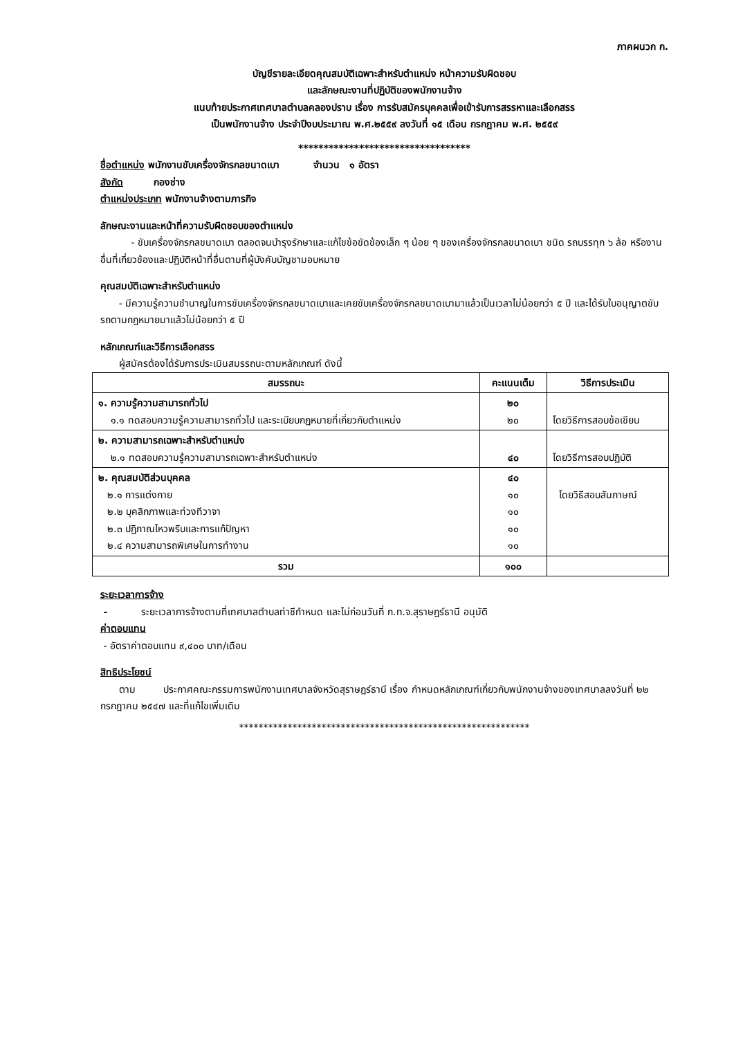ภาคผนวก ก.
บัญชีรายละเอียดคุณสมบัติเฉพาะสำหรับตำแหน่ง หน้าความรับผิดชอบ
และลักษณะงานที่ปฏิบัติของพนักงานจ้าง
แนบท้ายประกาศเทศบาลตำบลคลองปราบ เรื่อง การรับสมัครบุคคลเพื่อเข้ารับการสรรหาและเลือกสรร
เป็นพนักงานจ้าง ประจำปีงบประมาณ พ.ศ.๒๕๕๙ ลงวันที่ ๑๕ เดือน กรกฎาคม พ.ศ. ๒๕๕๙
**********************************
ชื่อตำแหน่ง พนักงานขับเครื่องจักรกลขนาดเบา จำนวน ๑ อัตรา
สังกัด กองช่าง
ตำแหน่งประเภท พนักงานจ้างตามภารกิจ
ลักษณะงานและหน้าที่ความรับผิดชอบของตำแหน่ง
- ขับเครื่องจักรกลขนาดเบา ตลอดจนบำรุงรักษาและแก้ไขข้อขัดข้องเล็ก ๆ น้อย ๆ ของเครื่องจักรกลขนาดเบา ชนิด รถบรรทุก ๖ ล้อ หรืองานอื่นที่เกี่ยวข้องและปฏิบัติหน้าที่อื่นตามที่ผู้บังคับบัญชามอบหมาย
คุณสมบัติเฉพาะสำหรับตำแหน่ง
- มีความรู้ความชำนาญในการขับเครื่องจักรกลขนาดเบาและเคยขับเครื่องจักรกลขนาดเบามาแล้วเป็นเวลาไม่น้อยกว่า ๕ ปี และได้รับใบอนุญาตขับรถตามกฎหมายมาแล้วไม่น้อยกว่า ๕ ปี
หลักเกณฑ์และวิธีการเลือกสรร
ผู้สมัครต้องได้รับการประเมินสมรรถนะตามหลักเกณฑ์ ดังนี้
| สมรรถนะ | คะแนนเต็ม | วิธีการประเมิน |
| --- | --- | --- |
| ๑. ความรู้ความสามารถทั่วไป ๑.๑ ทดสอบความรู้ความสามารถทั่วไป และระเบียบกฎหมายที่เกี่ยวกับตำแหน่ง | ๒๐ ๒๐ | โดยวิธีการสอบข้อเขียน |
| ๒. ความสามารถเฉพาะสำหรับตำแหน่ง ๒.๑ ทดสอบความรู้ความสามารถเฉพาะสำหรับตำแหน่ง | ๔๐ | โดยวิธีการสอบปฏิบัติ |
| ๒. คุณสมบัติส่วนบุคคล ๒.๑ การแต่งกาย ๒.๒ บุคลิกภาพและท่วงทีวาจา ๒.๓ ปฏิภาณไหวพริบและการแก้ปัญหา ๒.๔ ความสามารถพิเศษในการทำงาน | ๔๐ ๑๐ ๑๐ ๑๐ ๑๐ | โดยวิธีสอบสัมภาษณ์ |
| รวม | ๑๐๐ | |
ระยะเวลาการจ้าง
- ระยะเวลาการจ้างตามที่เทศบาลตำบลท่าชีกำหนด และไม่ก่อนวันที่ ก.ท.จ.สุราษฎร์ธานี อนุมัติ
ค่าตอบแทน
- อัตราค่าตอบแทน ๙,๔๐๐ บาท/เดือน
สิทธิประโยชน์
ตาม ประกาศคณะกรรมการพนักงานเทศบาลจังหวัดสุราษฎร์ธานี เรื่อง กำหนดหลักเกณฑ์เกี่ยวกับพนักงานจ้างของเทศบาลลงวันที่ ๒๒ กรกฎาคม ๒๕๔๗ และที่แก้ไขเพิ่มเติม
************************************************************